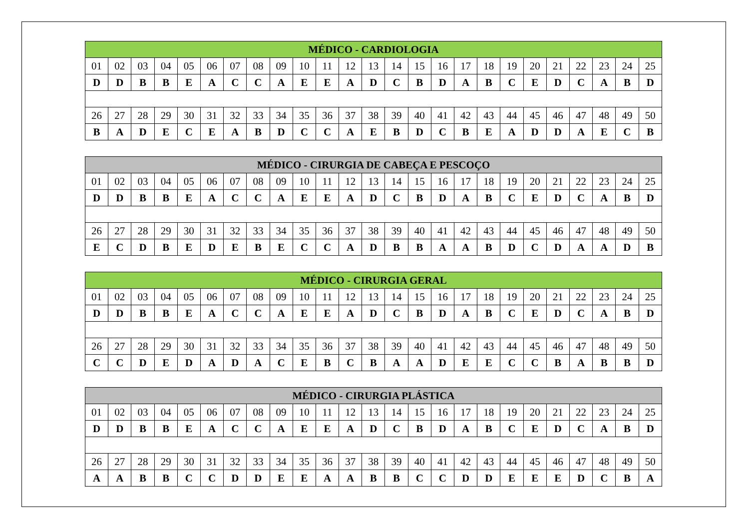| MÉDICO - CARDIOLOGIA | | | | | | | | | | | | | | | | | | | | | | | | |
| --- | --- | --- | --- | --- | --- | --- | --- | --- | --- | --- | --- | --- | --- | --- | --- | --- | --- | --- | --- | --- | --- | --- | --- | --- |
| 01 | 02 | 03 | 04 | 05 | 06 | 07 | 08 | 09 | 10 | 11 | 12 | 13 | 14 | 15 | 16 | 17 | 18 | 19 | 20 | 21 | 22 | 23 | 24 | 25 |
| D | D | B | B | E | A | C | C | A | E | E | A | D | C | B | D | A | B | C | E | D | C | A | B | D |
| 26 | 27 | 28 | 29 | 30 | 31 | 32 | 33 | 34 | 35 | 36 | 37 | 38 | 39 | 40 | 41 | 42 | 43 | 44 | 45 | 46 | 47 | 48 | 49 | 50 |
| B | A | D | E | C | E | A | B | D | C | C | A | E | B | D | C | B | E | A | D | D | A | E | C | B |
| MÉDICO - CIRURGIA DE CABEÇA E PESCOÇO | | | | | | | | | | | | | | | | | | | | | | | | |
| --- | --- | --- | --- | --- | --- | --- | --- | --- | --- | --- | --- | --- | --- | --- | --- | --- | --- | --- | --- | --- | --- | --- | --- | --- |
| 01 | 02 | 03 | 04 | 05 | 06 | 07 | 08 | 09 | 10 | 11 | 12 | 13 | 14 | 15 | 16 | 17 | 18 | 19 | 20 | 21 | 22 | 23 | 24 | 25 |
| D | D | B | B | E | A | C | C | A | E | E | A | D | C | B | D | A | B | C | E | D | C | A | B | D |
| 26 | 27 | 28 | 29 | 30 | 31 | 32 | 33 | 34 | 35 | 36 | 37 | 38 | 39 | 40 | 41 | 42 | 43 | 44 | 45 | 46 | 47 | 48 | 49 | 50 |
| E | C | D | B | E | D | E | B | E | C | C | A | D | B | B | A | A | B | D | C | D | A | A | D | B |
| MÉDICO - CIRURGIA GERAL | | | | | | | | | | | | | | | | | | | | | | | | |
| --- | --- | --- | --- | --- | --- | --- | --- | --- | --- | --- | --- | --- | --- | --- | --- | --- | --- | --- | --- | --- | --- | --- | --- | --- |
| 01 | 02 | 03 | 04 | 05 | 06 | 07 | 08 | 09 | 10 | 11 | 12 | 13 | 14 | 15 | 16 | 17 | 18 | 19 | 20 | 21 | 22 | 23 | 24 | 25 |
| D | D | B | B | E | A | C | C | A | E | E | A | D | C | B | D | A | B | C | E | D | C | A | B | D |
| 26 | 27 | 28 | 29 | 30 | 31 | 32 | 33 | 34 | 35 | 36 | 37 | 38 | 39 | 40 | 41 | 42 | 43 | 44 | 45 | 46 | 47 | 48 | 49 | 50 |
| C | C | D | E | D | A | D | A | C | E | B | C | B | A | A | D | E | E | C | C | B | A | B | B | D |
| MÉDICO - CIRURGIA PLÁSTICA | | | | | | | | | | | | | | | | | | | | | | | | |
| --- | --- | --- | --- | --- | --- | --- | --- | --- | --- | --- | --- | --- | --- | --- | --- | --- | --- | --- | --- | --- | --- | --- | --- | --- |
| 01 | 02 | 03 | 04 | 05 | 06 | 07 | 08 | 09 | 10 | 11 | 12 | 13 | 14 | 15 | 16 | 17 | 18 | 19 | 20 | 21 | 22 | 23 | 24 | 25 |
| D | D | B | B | E | A | C | C | A | E | E | A | D | C | B | D | A | B | C | E | D | C | A | B | D |
| 26 | 27 | 28 | 29 | 30 | 31 | 32 | 33 | 34 | 35 | 36 | 37 | 38 | 39 | 40 | 41 | 42 | 43 | 44 | 45 | 46 | 47 | 48 | 49 | 50 |
| A | A | B | B | C | C | D | D | E | E | A | A | B | B | C | C | D | D | E | E | E | D | C | B | A |